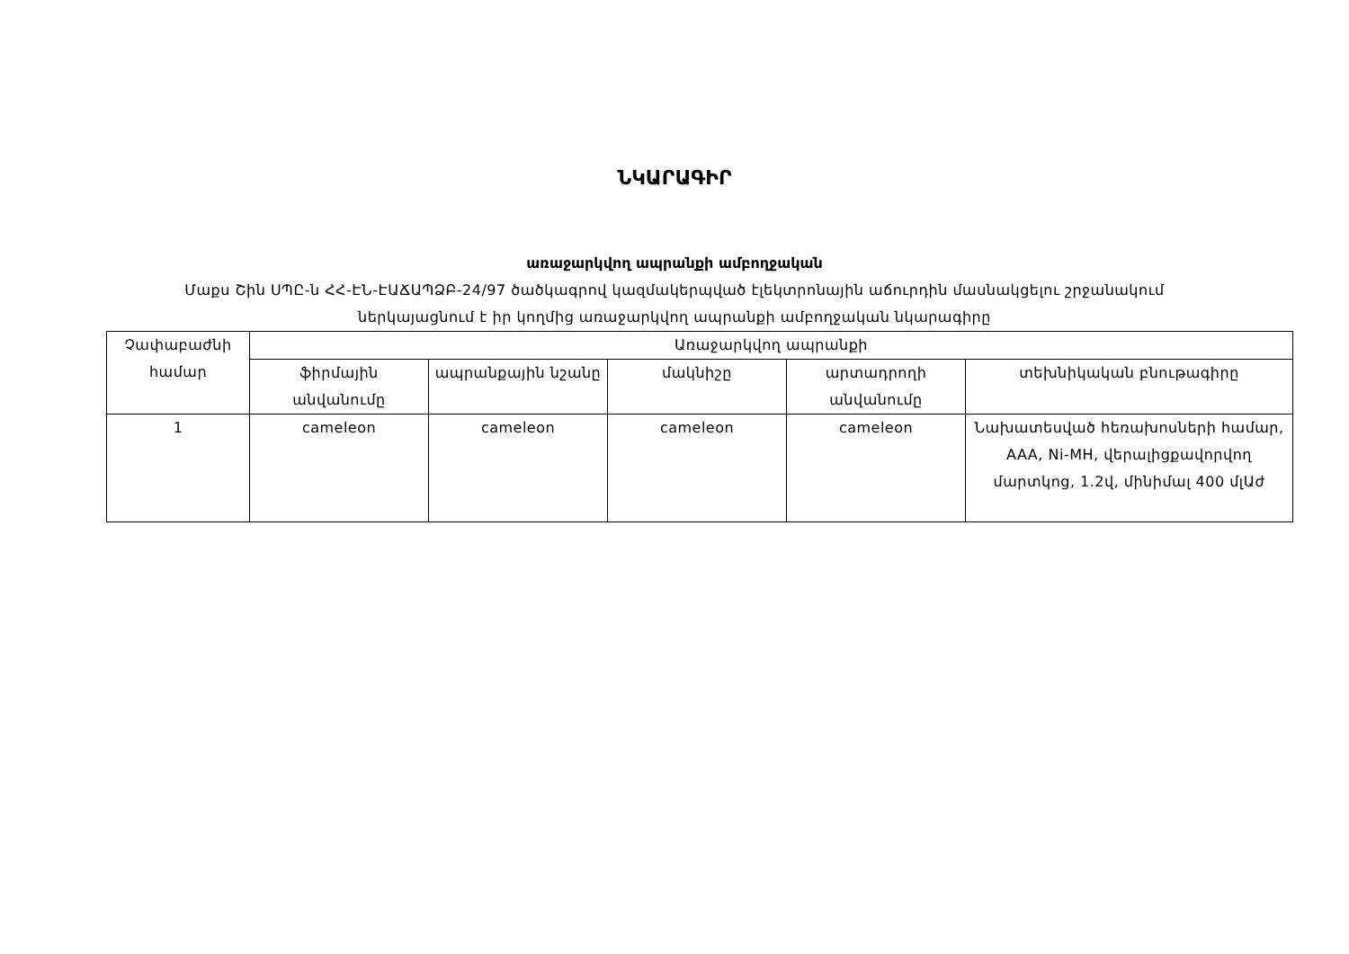ՆԿԱՐԱԳԻՐ
առաջարկվող ապրանքի ամբողջական
Մաքս Շին ՍՊԸ-ն ՀՀ-ԷՆ-ԷԱՃԱՊՁԲ-24/97 ծածկագրով կազմակերպված էլեկտրոնային աճուրդին մասնակցելու շրջանակում
ներկայացնում է իր կողմից առաջարկվող ապրանքի ամբողջական նկարագիրը
| Չափաբաժնի համար | Առաջարկվող ապրանքի | | | | |
| --- | --- | --- | --- | --- | --- |
| | ֆիրմային անվանումը | ապրանքային նշանը | մակնիշը | արտադրողի անվանումը | տեխնիկական բնութագիրը |
| 1 | cameleon | cameleon | cameleon | cameleon | Նախատեսված հեռախոսների համար, AAA, Ni-MH, վերալիցքավորվող մարտկոց, 1.2վ, մինիմալ 400 մլԱժ |